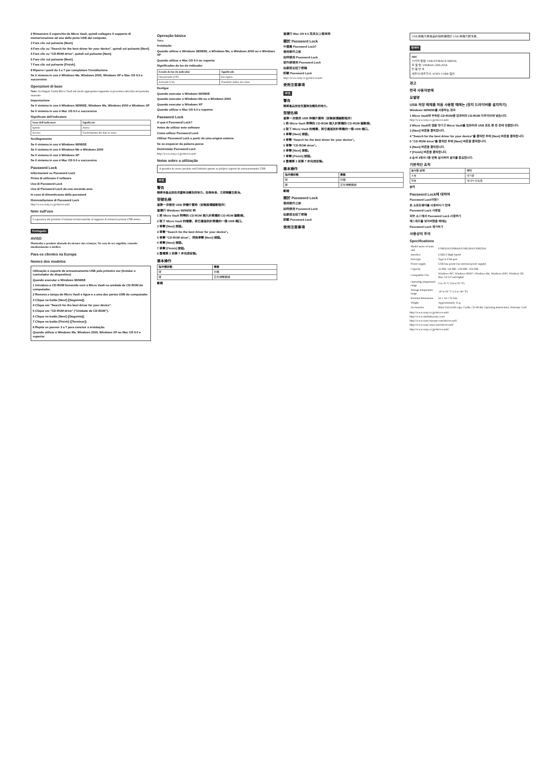2 Rimuovere il coperchio da Micro Vault, quindi collegare il supporto di memorizzazione ad una delle porte USB del computer.
3 Fare clic sul pulsante [Next].
4 Fare clic su "Search for the best driver for your device", quindi sul pulsante [Next].
5 Fare clic su "CD-ROM drive", quindi sul pulsante [Next].
6 Fare clic sul pulsante [Next].
7 Fare clic sul pulsante [Finish].
8 Riporre i punti da 3 a 7 per completare l'installazione.
Se il sistema in uso è Windows Me, Windows 2000, Windows XP o Mac OS 9.0 e successivo
Operazioni di base
Note: Scollegare l'unità Micro Vault nel modo appropriato seguendo la procedura descritta nel presente manuale.
Impostazione
Se il sistema in uso è Windows 98/98SE, Windows Me, Windows 2000 o Windows XP
Se il sistema in uso è Mac OS 9.0 o successivo
Significato dell'indicatore
| Stato dell'indicatore | Significato |
| --- | --- |
| Spento | Attesa |
| Acceso | Trasferimento dei dati in corso |
Scollegamento
Se il sistema in uso è Windows 98/98SE
Se il sistema in uso è Windows Me o Windows 2000
Se il sistema in uso è Windows XP
Se il sistema in uso è Mac OS 9.0 o successivo
Password Lock
Informazioni su Password Lock
Prima di utilizzare il software
Uso di Password Lock
Uso di Password Lock da una seconda area
In caso di dimenticanza della password
Disinstallazione di Password Lock
http://www.sony.co.jp/microvault/
Note sull'uso
La garanzia del prodotto è limitata esclusivamente al supporto di memorizzazione USB stesso.
Português
AVISO
Mantenha o produto afastado do alcance das crianças. No caso de ser engolido, consulte imediatamente o médico.
Para os clientes na Europa
Nomes dos modelos
Utilização o suporte de armazenamento USB pela primeira vez (Instalar o controlador do dispositivo)
Quando executar o Windows 98/98SE
1 Introduza o CD-ROM fornecido com o Micro Vault na unidade de CD-ROM do computador.
2 Remova a tampa do Micro Vault e ligue-o a uma das portas USB do computador.
3 Clique no botão [Next] ([Seguinte]).
4 Clique em "Search for the best driver for your device".
5 Clique em "CD-ROM drive" ("Unidade de CD-ROM").
6 Clique no botão [Next] ([Seguinte]).
7 Clique no botão [Finish] ([Terminar]).
8 Repita os passos 3 a 7 para concluir a instalação.
Quando utilizar o Windows Me, Windows 2000, Windows XP ou Mac OS 9.0 e superior
Operação básica
Nota:
Instalação
Quando utilizar o Windows 98/98SE, o Windows Me, o Windows 2000 ou o Windows XP
Quando utilizar o Mac OS 9.0 ou superior
Significados da luz do indicador
| Estado da luz do indicador | Significado |
| --- | --- |
| Desactivado (Off) | Em espera |
| Activado (On) | Transferir dados em curso |
Desligar
Quando executar o Windows 98/98SE
Quando executar o Windows Me ou o Windows 2000
Quando executar o Windows XP
Quando utilizar o Mac OS 9.0 e superior
Password Lock
O que é Password Lock?
Antes de utilizar este software
Como utilizar Password Lock
Utilizar Password Lock a partir de uma origem externa
Se se esquecer da palavra-passe
Desinstalar Password Lock
http://www.sony.co.jp/microvault/
Notas sobre a utilização
A garantia do nosso produto está limitada apenas ao próprio suporte de armazenamento USB.
中文
警告
請將本產品放在兒童無法觸及的地方。如果吞食，立即請醫生救治。
型號名稱
當第一次使用 USB 存儲介質時（安裝設備驅動程序）
當運行 Windows 98/98SE 時
1 將 Micro Vault 附帶的 CD-ROM 插入計算機的 CD-ROM 驅動器。
2 取下 Micro Vault 的帽蓋，將它連接到計算機的一個 USB 端口。
3 單擊 [Next] 按鈕。
4 單擊 "Search for the best driver for your device"。
5 單擊 "CD-ROM drive"，然後單擊 [Next] 按鈕。
6 單擊 [Next] 按鈕。
7 單擊 [Finish] 按鈕。
8 重複第 3 到第 7 步完成安裝。
基本操作
| 指示燈狀態 | 意義 |
| --- | --- |
| 關 | 待機 |
| 開 | 正在傳輸數據 |
斷開
當運行 Mac OS 9.0 及其以上版本時
關於 Password Lock
什麼是 Password Lock？
使用軟件之前
如何使用 Password Lock
從外部使用 Password Lock
如果您忘記了密碼
卸載 Password Lock
http://www.sony.co.jp/microvault/
使用注意事項
中文
警告
請將產品放在兒童無法觸及的地方。
型號名稱
當第一次使用 USB 存儲介質時（安裝設備驅動程序）
1 將 Micro Vault 附帶的 CD-ROM 插入計算機的 CD-ROM 驅動器。
2 取下 Micro Vault 的帽蓋，將它連接到計算機的一個 USB 端口。
3 單擊 [Next] 按鈕。
4 單擊 "Search for the best driver for your device"。
5 單擊 "CD-ROM drive"。
6 單擊 [Next] 按鈕。
7 單擊 [Finish] 按鈕。
8 重複第 3 到第 7 步完成安裝。
基本操作
| 指示燈狀態 | 意義 |
| --- | --- |
| 關 | 待機 |
| 開 | 正在傳輸數據 |
斷開
關於 Password Lock
使用軟件之前
如何使用 Password Lock
如果您忘記了密碼
卸載 Password Lock
使用注意事項
USB 存儲介質產品的保修僅限於 USB 存儲介質本身。
한국어
MIC
기기의 명칭: USB STORAGE MEDIA
모 델 명: USM64A 128A 256A
인 증 번 호
제조자/제조국가: SONY CORP./일본
경고
한국 사용자분께
모델명
USB 저장 매체를 처음 사용할 때에는 (장치 드라이버를 설치하기)
Windows 98/98SE를 사용하는 경우
1 Micro Vault에 부속된 CD-ROM을 컴퓨터의 CD-ROM 드라이브에 넣습니다.
http://www.sony.co.jp/microvault/
2 Micro Vault의 캡을 벗기고 Micro Vault를 컴퓨터의 USB 포트 중 한 곳에 연결합니다.
3 [Next] 버튼을 클릭합니다.
4 "Search for the best driver for your device"를 클릭한 후에 [Next] 버튼을 클릭합니다.
5 "CD-ROM drive"를 클릭한 후에 [Next] 버튼을 클릭합니다.
6 [Next] 버튼을 클릭합니다.
7 [Finish] 버튼을 클릭합니다.
8 순서 3에서 7을 반복 실시하여 설치를 종료합니다.
기본적인 조작
| 표시등 상태 | 의미 |
| --- | --- |
| 소등 | 대기중 |
| 점등 | 데이터 전송중 |
분리
Password Lock에 대하여
Password Lock이란?
본 소프트웨어를 사용하시기 전에
Password Lock 사용법
외부 소스에서 Password Lock 사용하기
패스워드를 잊어버렸을 때에는
Password Lock 제거하기
사용상의 주의
Specifications
| Model name of main unit | USM32A/USM64A/USM128A/USM256A |
| Interface | USB2.0 High Speed |
| Port type | Type A USB port |
| Power supply | USB bus power (no external power supply) |
| Capacity | 32 MB / 64 MB / 128 MB / 256 MB |
| Compatible OSs | Windows 98*, Windows 98SE*, Windows Me, Windows 2000, Windows XP, Mac OS 9.0 and higher |
| Operating temperature range | 0 to 35 °C (32 to 95 °F) |
| Storage temperature range | -20 to 60 °C (-4 to 140 °F) |
| External dimensions | 22 × 14 × 55 mm |
| Weight | Approximately 13 g |
| Accessories | Main Unit (with cap), Cradle, CD-ROM, Operating Instructions, Warranty Card |
http://www.sony.co.jp/microvault/
http://www.mediabysony.com/
http://www.sony-europe.com/microvault/
http://www.sony-asia.com/microvault/
http://www.sony.co.jp/microvault/